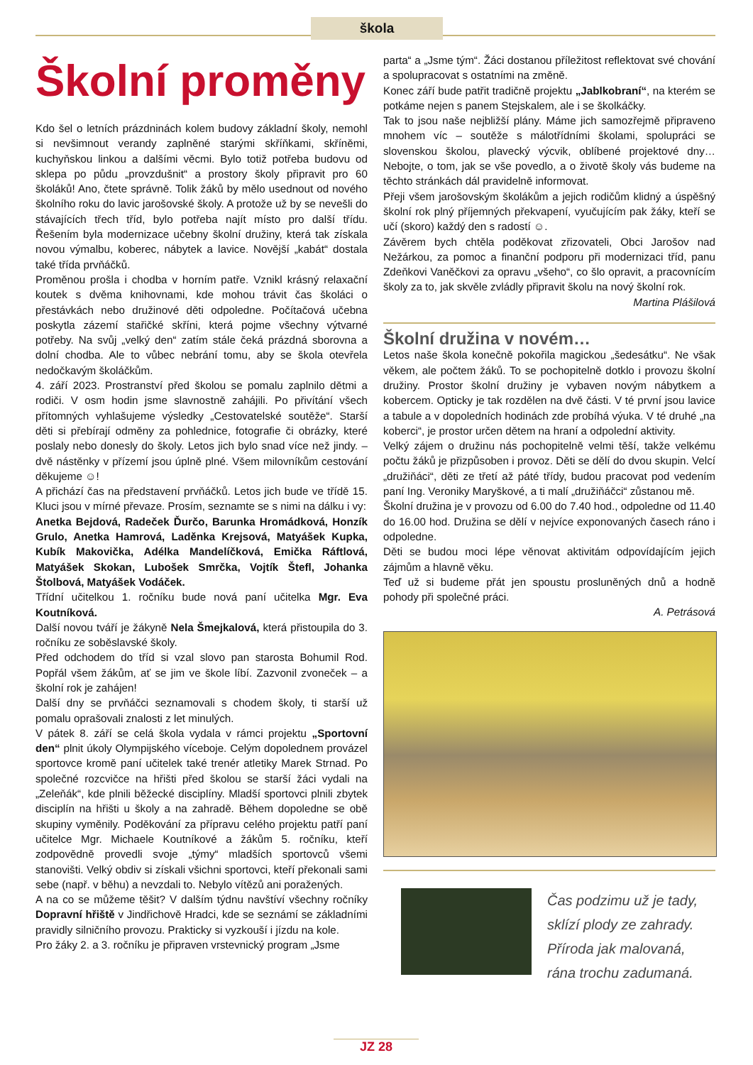škola
Školní proměny
Kdo šel o letních prázdninách kolem budovy základní školy, nemohl si nevšimnout verandy zaplněné starými skříňkami, skříněmi, kuchyňskou linkou a dalšími věcmi. Bylo totiž potřeba budovu od sklepa po půdu „provzdušnit“ a prostory školy připravit pro 60 školáků! Ano, čtete správně. Tolik žáků by mělo usednout od nového školního roku do lavic jarošovské školy. A protože už by se nevešli do stávajících třech tříd, bylo potřeba najít místo pro další třídu. Řešením byla modernizace učebny školní družiny, která tak získala novou výmalbu, koberec, nábytek a lavice. Novější „kabát“ dostala také třída prvňáčků.
Proměnou prošla i chodba v horním patře. Vznikl krásný relaxační koutek s dvěma knihovnami, kde mohou trávit čas školáci o přestávkách nebo družinové děti odpoledne. Počítačová učebna poskytla zázemí stařičké skříni, která pojme všechny výtvarné potřeby. Na svůj „velký den“ zatím stále čeká prázdná sborovna a dolní chodba. Ale to vůbec nebrání tomu, aby se škola otevřela nedočkavým školáčkům.
4. září 2023. Prostranství před školou se pomalu zaplnilo dětmi a rodiči. V osm hodin jsme slavnostně zahájili. Po přivítání všech přítomných vyhlašujeme výsledky „Cestovatelské soutěže“. Starší děti si přebírají odměny za pohlednice, fotografie či obrázky, které poslaly nebo donesly do školy. Letos jich bylo snad více než jindy. – dvě nástěnky v přízemí jsou úplně plné. Všem milovníkům cestování děkujeme ☺!
A přichází čas na představení prvňáčků. Letos jich bude ve třídě 15. Kluci jsou v mírné převaze. Prosím, seznamte se s nimi na dálku i vy:
Anetka Bejdová, Radeček Ďurčo, Barunka Hromádková, Honzík Grulo, Anetka Hamrová, Laděnka Krejsová, Matyášek Kupka, Kubík Makovička, Adélka Mandelíčková, Emička Ráftlová, Matyášek Skokan, Lubošek Smrčka, Vojtík Štefl, Johanka Štolbová, Matyášek Vodáček.
Třídní učitelkou 1. ročníku bude nová paní učitelka Mgr. Eva Koutníková.
Další novou tváří je žákyně Nela Šmejkalová, která přistoupila do 3. ročníku ze soběslavské školy.
Před odchodem do tříd si vzal slovo pan starosta Bohumil Rod. Popřál všem žákům, ať se jim ve škole líbí. Zazvonil zvoneček – a školní rok je zahájen!
Další dny se prvňáčci seznamovali s chodem školy, ti starší už pomalu oprašovali znalosti z let minulých.
V pátek 8. září se celá škola vydala v rámci projektu „Sportovní den“ plnit úkoly Olympijského víceboje. Celým dopolednem provázel sportovce kromě paní učitelek také trenér atletiky Marek Strnad. Po společné rozcvičce na hřišti před školou se starší žáci vydali na „Zeleňák“, kde plnili běžecké disciplíny. Mladší sportovci plnili zbytek disciplín na hřišti u školy a na zahradě. Během dopoledne se obě skupiny vyměnily. Poděkování za přípravu celého projektu patří paní učitelce Mgr. Michaele Koutníkové a žákům 5. ročníku, kteří zodpovědně provedli svoje „týmy“ mladších sportovců všemi stanovišti. Velký obdiv si získali všichni sportovci, kteří překonali sami sebe (např. v běhu) a nevzdali to. Nebylo vítězů ani poražených.
A na co se můžeme těšit? V dalším týdnu navštíví všechny ročníky Dopravní hřiště v Jindřichově Hradci, kde se seznámí se základními pravidly silničního provozu. Prakticky si vyzkouší i jízdu na kole.
Pro žáky 2. a 3. ročníku je připraven vrstevnický program „Jsme
parta“ a „Jsme tým“. Žáci dostanou příležitost reflektovat své chování a spolupracovat s ostatními na změně.
Konec září bude patřit tradičně projektu „Jablkobraní“, na kterém se potkáme nejen s panem Stejskalem, ale i se školkáčky.
Tak to jsou naše nejbližší plány. Máme jich samozřejmě připraveno mnohem víc – soutěže s málotřídními školami, spolupráci se slovenskou školou, plavecký výcvik, oblíbené projektové dny…Nebojte, o tom, jak se vše povedlo, a o životě školy vás budeme na těchto stránkách dál pravidelně informovat.
Přeji všem jarošovským školákům a jejich rodičům klidný a úspěšný školní rok plný příjemných překvapení, vyučujícím pak žáky, kteří se učí (skoro) každý den s radostí ☺.
Závěrem bych chtěla poděkovat zřizovateli, Obci Jarošov nad Nežárkou, za pomoc a finanční podporu při modernizaci tříd, panu Zdeňkovi Vaněčkovi za opravu „všeho“, co šlo opravit, a pracovnícím školy za to, jak skvěle zvládly připravit školu na nový školní rok.
Martina Plášilová
Školní družina v novém…
Letos naše škola konečně pokořila magickou „šedesátku“. Ne však věkem, ale počtem žáků. To se pochopitelně dotklo i provozu školní družiny. Prostor školní družiny je vybaven novým nábytkem a kobercem. Opticky je tak rozdělen na dvě části. V té první jsou lavice a tabule a v dopoledních hodinách zde probíhá výuka. V té druhé „na koberci“, je prostor určen dětem na hraní a odpolední aktivity.
Velký zájem o družinu nás pochopitelně velmi těší, takže velkému počtu žáků je přizpůsoben i provoz. Děti se dělí do dvou skupin. Velcí „družiňáci“, děti ze třetí až páté třídy, budou pracovat pod vedením paní Ing. Veroniky Maryškové, a ti malí „družiňáčci“ zůstanou mě.
Školní družina je v provozu od 6.00 do 7.40 hod., odpoledne od 11.40 do 16.00 hod. Družina se dělí v nejvíce exponovaných časech ráno i odpoledne.
Děti se budou moci lépe věnovat aktivitám odpovídajícím jejich zájmům a hlavně věku.
Teď už si budeme přát jen spoustu prosluněných dnů a hodně pohody při společné práci.
A. Petrásová
Čas podzimu už je tady,
sklízí plody ze zahrady.
Příroda jak malovaná,
rána trochu zadumaná.
JZ 28